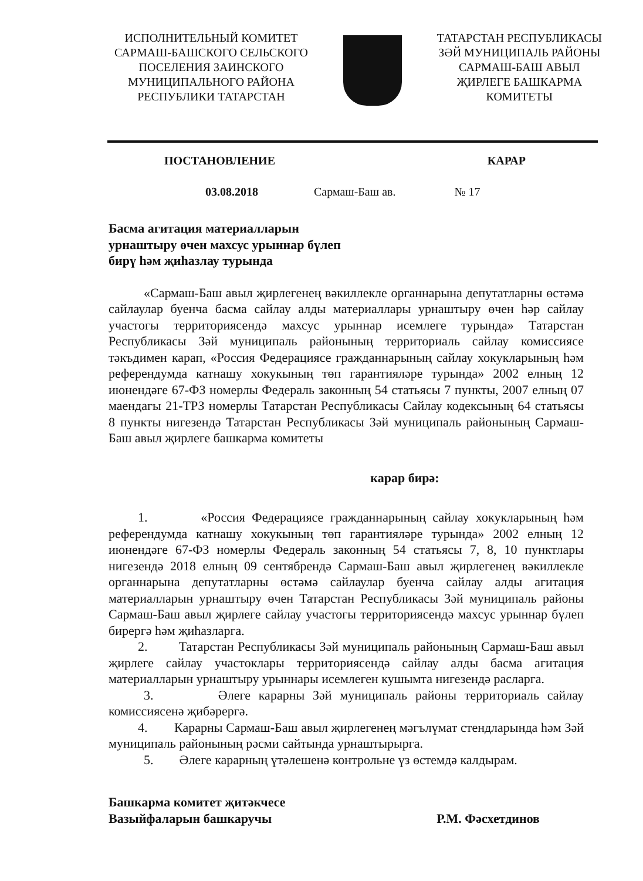ИСПОЛНИТЕЛЬНЫЙ КОМИТЕТ
САРМАШ-БАШСКОГО СЕЛЬСКОГО
ПОСЕЛЕНИЯ ЗАИНСКОГО
МУНИЦИПАЛЬНОГО РАЙОНА
РЕСПУБЛИКИ ТАТАРСТАН
ТАТАРСТАН РЕСПУБЛИКАСЫ
ЗӘЙ МУНИЦИПАЛЬ РАЙОНЫ
САРМАШ-БАШ АВЫЛ
ҖИРЛЕГЕ БАШКАРМА
КОМИТЕТЫ
ПОСТАНОВЛЕНИЕ КАРАР
03.08.2018 Сармаш-Баш ав. № 17
Басма агитация материалларын
урнаштыру өчен махсус урыннар бүлеп
бирү һәм җиһазлау турында
«Сармаш-Баш авыл җирлегенең вәкиллекле органнарына депутатларны өстәмә сайлаулар буенча басма сайлау алды материаллары урнаштыру өчен һәр сайлау участогы территориясендә махсус урыннар исемлеге турында» Татарстан Республикасы Зәй муниципаль районының территориаль сайлау комиссиясе тәкъдимен карап, «Россия Федерациясе гражданнарының сайлау хокукларының һәм референдумда катнашу хокукының төп гарантияләре турында» 2002 елның 12 июнендәге 67-ФЗ номерлы Федераль законның 54 статьясы 7 пункты, 2007 елның 07 маендагы 21-ТРЗ номерлы Татарстан Республикасы Сайлау кодексының 64 статьясы 8 пункты нигезендә Татарстан Республикасы Зәй муниципаль районының Сармаш-Баш авыл җирлеге башкарма комитеты
карар бирә:
1. «Россия Федерациясе гражданнарының сайлау хокукларының һәм референдумда катнашу хокукының төп гарантияләре турында» 2002 елның 12 июнендәге 67-ФЗ номерлы Федераль законның 54 статьясы 7, 8, 10 пунктлары нигезендә 2018 елның 09 сентябрендә Сармаш-Баш авыл җирлегенең вәкиллекле органнарына депутатларны өстәмә сайлаулар буенча сайлау алды агитация материалларын урнаштыру өчен Татарстан Республикасы Зәй муниципаль районы Сармаш-Баш авыл җирлеге сайлау участогы территориясендә махсус урыннар бүлеп бирергә һәм җиһазларга.
2. Татарстан Республикасы Зәй муниципаль районының Сармаш-Баш авыл җирлеге сайлау участоклары территориясендә сайлау алды басма агитация материалларын урнаштыру урыннары исемлеген кушымта нигезендә расларга.
3. Әлеге карарны Зәй муниципаль районы территориаль сайлау комиссиясенә җибәрергә.
4. Карарны Сармаш-Баш авыл җирлегенең мәгълүмат стендларында һәм Зәй муниципаль районының рәсми сайтында урнаштырырга.
5. Әлеге карарның үтәлешенә контрольне үз өстемдә калдырам.
Башкарма комитет җитәкчесе
Вазыйфаларын башкаручы Р.М. Фәсхетдинов